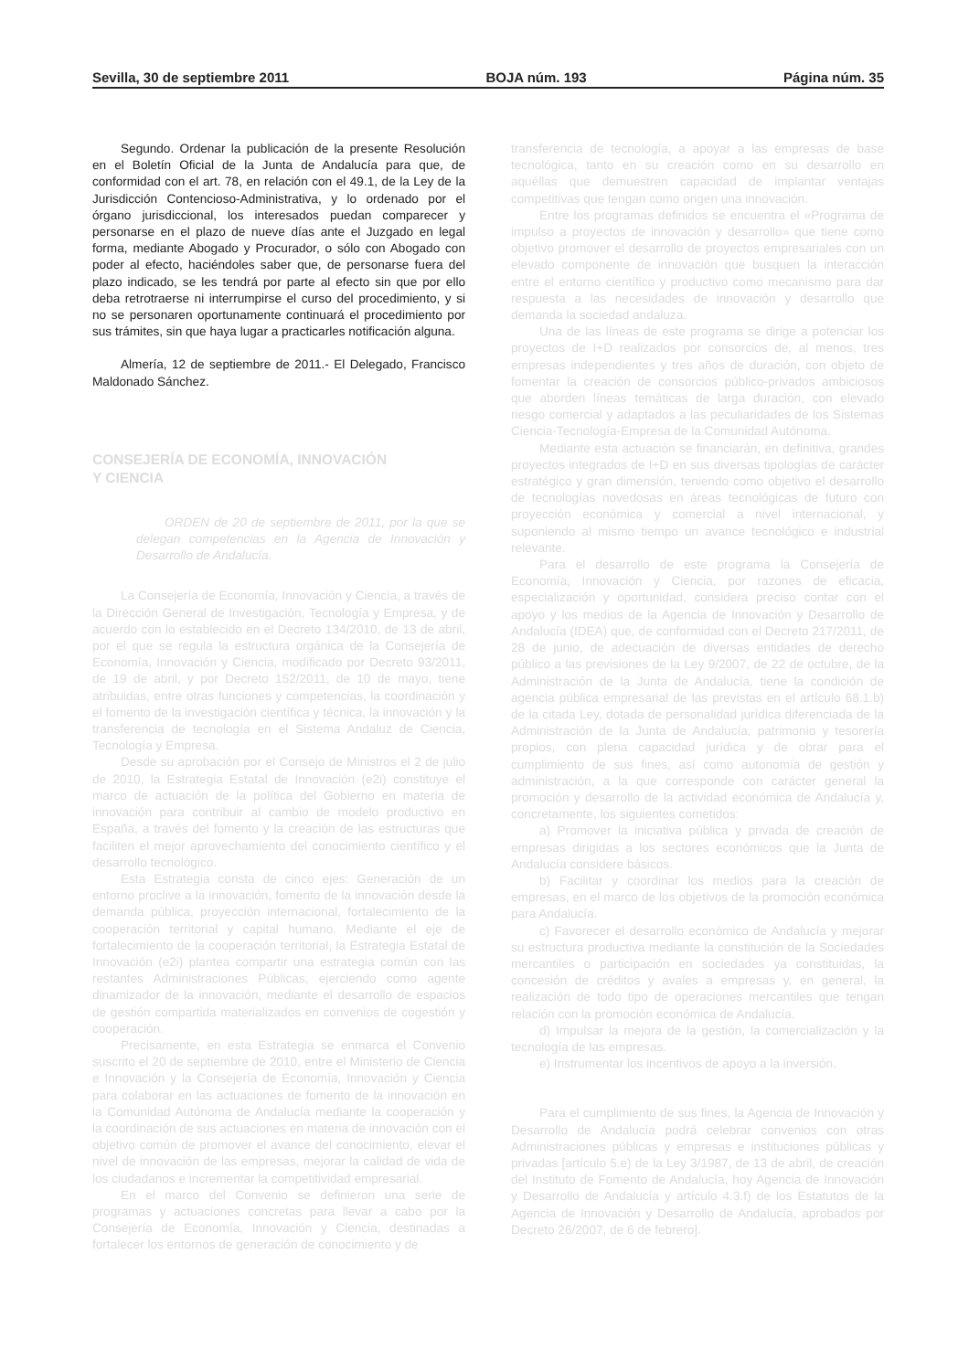Sevilla, 30 de septiembre 2011 BOJA núm. 193 Página núm. 35
Segundo. Ordenar la publicación de la presente Resolución en el Boletín Oficial de la Junta de Andalucía para que, de conformidad con el art. 78, en relación con el 49.1, de la Ley de la Jurisdicción Contencioso-Administrativa, y lo ordenado por el órgano jurisdiccional, los interesados puedan comparecer y personarse en el plazo de nueve días ante el Juzgado en legal forma, mediante Abogado y Procurador, o sólo con Abogado con poder al efecto, haciéndoles saber que, de personarse fuera del plazo indicado, se les tendrá por parte al efecto sin que por ello deba retrotraerse ni interrumpirse el curso del procedimiento, y si no se personaren oportunamente continuará el procedimiento por sus trámites, sin que haya lugar a practicarles notificación alguna.
Almería, 12 de septiembre de 2011.- El Delegado, Francisco Maldonado Sánchez.
CONSEJERÍA DE ECONOMÍA, INNOVACIÓN
Y CIENCIA
ORDEN de 20 de septiembre de 2011, por la que se delegan competencias en la Agencia de Innovación y Desarrollo de Andalucía.
La Consejería de Economía, Innovación y Ciencia, a través de la Dirección General de Investigación, Tecnología y Empresa, y de acuerdo con lo establecido en el Decreto 134/2010, de 13 de abril, por el que se regula la estructura orgánica de la Consejería de Economía, Innovación y Ciencia, modificado por Decreto 93/2011, de 19 de abril, y por Decreto 152/2011, de 10 de mayo, tiene atribuidas, entre otras funciones y competencias, la coordinación y el fomento de la investigación científica y técnica, la innovación y la transferencia de tecnología en el Sistema Andaluz de Ciencia, Tecnología y Empresa.
Desde su aprobación por el Consejo de Ministros el 2 de julio de 2010, la Estrategia Estatal de Innovación (e2i) constituye el marco de actuación de la política del Gobierno en materia de innovación para contribuir al cambio de modelo productivo en España, a través del fomento y la creación de las estructuras que faciliten el mejor aprovechamiento del conocimiento científico y el desarrollo tecnológico.
Esta Estrategia consta de cinco ejes: Generación de un entorno proclive a la innovación, fomento de la innovación desde la demanda pública, proyección internacional, fortalecimiento de la cooperación territorial y capital humano. Mediante el eje de fortalecimiento de la cooperación territorial, la Estrategia Estatal de Innovación (e2i) plantea compartir una estrategia común con las restantes Administraciones Públicas, ejerciendo como agente dinamizador de la innovación, mediante el desarrollo de espacios de gestión compartida materializados en convenios de cogestión y cooperación.
Precisamente, en esta Estrategia se enmarca el Convenio suscrito el 20 de septiembre de 2010, entre el Ministerio de Ciencia e Innovación y la Consejería de Economía, Innovación y Ciencia para colaborar en las actuaciones de fomento de la innovación en la Comunidad Autónoma de Andalucía mediante la cooperación y la coordinación de sus actuaciones en materia de innovación con el objetivo común de promover el avance del conocimiento, elevar el nivel de innovación de las empresas, mejorar la calidad de vida de los ciudadanos e incrementar la competitividad empresarial.
En el marco del Convenio se definieron una serie de programas y actuaciones concretas para llevar a cabo por la Consejería de Economía, Innovación y Ciencia, destinadas a fortalecer los entornos de generación de conocimiento y de
transferencia de tecnología, a apoyar a las empresas de base tecnológica, tanto en su creación como en su desarrollo en aquéllas que demuestren capacidad de implantar ventajas competitivas que tengan como origen una innovación.
Entre los programas definidos se encuentra el «Programa de impulso a proyectos de innovación y desarrollo» que tiene como objetivo promover el desarrollo de proyectos empresariales con un elevado componente de innovación que busquen la interacción entre el entorno científico y productivo como mecanismo para dar respuesta a las necesidades de innovación y desarrollo que demanda la sociedad andaluza.
Una de las líneas de este programa se dirige a potenciar los proyectos de I+D realizados por consorcios de, al menos, tres empresas independientes y tres años de duración, con objeto de fomentar la creación de consorcios público-privados ambiciosos que aborden líneas temáticas de larga duración, con elevado riesgo comercial y adaptados a las peculiaridades de los Sistemas Ciencia-Tecnología-Empresa de la Comunidad Autónoma.
Mediante esta actuación se financiarán, en definitiva, grandes proyectos integrados de I+D en sus diversas tipologías de carácter estratégico y gran dimensión, teniendo como objetivo el desarrollo de tecnologías novedosas en áreas tecnológicas de futuro con proyección económica y comercial a nivel internacional, y suponiendo al mismo tiempo un avance tecnológico e industrial relevante.
Para el desarrollo de este programa la Consejería de Economía, Innovación y Ciencia, por razones de eficacia, especialización y oportunidad, considera preciso contar con el apoyo y los medios de la Agencia de Innovación y Desarrollo de Andalucía (IDEA) que, de conformidad con el Decreto 217/2011, de 28 de junio, de adecuación de diversas entidades de derecho público a las previsiones de la Ley 9/2007, de 22 de octubre, de la Administración de la Junta de Andalucía, tiene la condición de agencia pública empresarial de las previstas en el artículo 68.1.b) de la citada Ley, dotada de personalidad jurídica diferenciada de la Administración de la Junta de Andalucía, patrimonio y tesorería propios, con plena capacidad jurídica y de obrar para el cumplimiento de sus fines, así como autonomía de gestión y administración, a la que corresponde con carácter general la promoción y desarrollo de la actividad económica de Andalucía y, concretamente, los siguientes cometidos:
a) Promover la iniciativa pública y privada de creación de empresas dirigidas a los sectores económicos que la Junta de Andalucía considere básicos.
b) Facilitar y coordinar los medios para la creación de empresas, en el marco de los objetivos de la promoción económica para Andalucía.
c) Favorecer el desarrollo económico de Andalucía y mejorar su estructura productiva mediante la constitución de la Sociedades mercantiles o participación en sociedades ya constituidas, la concesión de créditos y avales a empresas y, en general, la realización de todo tipo de operaciones mercantiles que tengan relación con la promoción económica de Andalucía.
d) Impulsar la mejora de la gestión, la comercialización y la tecnología de las empresas.
e) Instrumentar los incentivos de apoyo a la inversión.
Para el cumplimiento de sus fines, la Agencia de Innovación y Desarrollo de Andalucía podrá celebrar convenios con otras Administraciones públicas y empresas e instituciones públicas y privadas [artículo 5.e) de la Ley 3/1987, de 13 de abril, de creación del Instituto de Fomento de Andalucía, hoy Agencia de Innovación y Desarrollo de Andalucía y artículo 4.3.f) de los Estatutos de la Agencia de Innovación y Desarrollo de Andalucía, aprobados por Decreto 26/2007, de 6 de febrero].